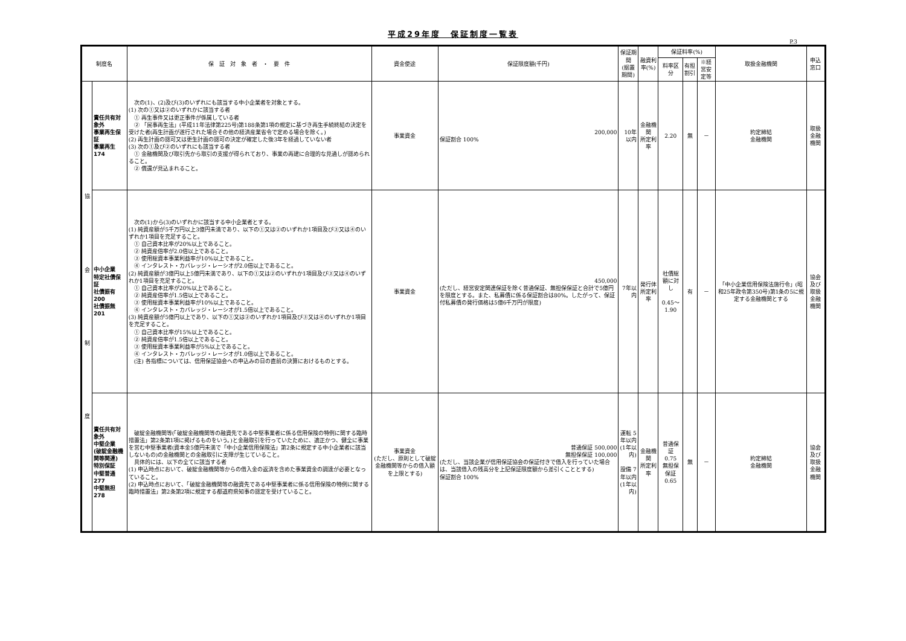平成29年度　保証制度一覧表
P.3
| 制度名 | | 保 証 対 象 者 ・ 要 件 | 資金使途 | 保証限度額(千円) | 保証期間 (据置期間) | 融資利率(%) | 保証料率(%) | | | 取扱金融機関 | 申込窓口 |
| --- | --- | --- | --- | --- | --- | --- | --- | --- | --- | --- | --- |
| | | | | | | | 料率区分 | 有担割引 | ※経営安定等 | | |
| 協 会 制 度 | 責任共有対象外 事業再生保証 事業再生 174 | 次の(1)、(2)及び(3)のいずれにも該当する中小企業者を対象とする。 (1) 次の①又は②のいずれかに該当する者 ① 再生事件又は更正事件が係属している者 ② 「民事再生法」(平成11年法律第225号)第188条第1項の規定に基づき再生手続終結の決定を受けた者(再生計画が遂行された場合その他の経済産業省令で定める場合を除く。) (2) 再生計画の認可又は更生計画の認可の決定が確定した後3年を経過していない者 (3) 次の①及び②のいずれにも該当する者 ① 金融機関及び取引先から取引の支援が得られており、事業の再建に合理的な見通しが認められること。 ② 償還が見込まれること。 | 事業資金 | 200,000 保証割合 100% | 10年以内 | 金融機関 所定利率 | 2.20 | 無 | － | 約定締結 金融機関 | 取扱金融機関 |
| | 中小企業 特定社債保証 社債振有 200 社債振無 201 | 次の(1)から(3)のいずれかに該当する中小企業者とする。 (1) 純資産額が5千万円以上3億円未満であり、以下の①又は②のいずれか1項目及び③又は④のいずれか1項目を充足すること。 ① 自己資本比率が20%以上であること。 ② 純資産倍率が2.0倍以上であること。 ③ 使用総資本事業利益率が10%以上であること。 ④ インタレスト・カバレッジ・レーシオが2.0倍以上であること。 (2) 純資産額が3億円以上5億円未満であり、以下の①又は②のいずれか1項目及び③又は④のいずれか1項目を充足すること。 ① 自己資本比率が20%以上であること。 ② 純資産倍率が1.5倍以上であること。 ③ 使用総資本事業利益率が10%以上であること。 ④ インタレスト・カバレッジ・レーシオが1.5倍以上であること。 (3) 純資産額が5億円以上であり、以下の①又は②のいずれか1項目及び③又は④のいずれか1項目を充足すること。 ① 自己資本比率が15%以上であること。 ② 純資産倍率が1.5倍以上であること。 ③ 使用総資本事業利益率が5%以上であること。 ④ インタレスト・カバレッジ・レーシオが1.0倍以上であること。 (注) 各指標については、信用保証協会への申込みの日の直前の決算におけるものとする。 | 事業資金 | 450,000 (ただし、経営安定関連保証を除く普通保証、無担保保証と合計で5億円を限度とする。また、私募債に係る保証割合は80%。したがって、保証付私募債の発行価格は5億6千万円が限度) | 7年以内 | 発行体 所定利率 | 社債総額に対し 0.45～1.90 | 有 | － | 「中小企業信用保険法施行令」(昭和25年政令第350号)第1条の5に規定する金融機関とする | 協会及び 取扱金融機関 |
| | 責任共有対象外 中堅企業 (破綻金融機関等関連) 特別保証 中堅普通 277 中堅無担 278 | 破綻金融機関等(「破綻金融機関等の融資先である中堅事業者に係る信用保険の特例に関する臨時措置法」第2条第1項に掲げるものをいう。)と金融取引を行っていたために、適正かつ、健全に事業を営む中堅事業者(資本金5億円未満で「中小企業信用保険法」第2条に規定する中小企業者に該当しないもの)の金融機関との金融取引に支障が生じていること。 具体的には、以下の全てに該当する者 (1) 申込時点において、破綻金融機関等からの借入金の返済を含めた事業資金の調達が必要となっていること。 (2) 申込時点において、「破綻金融機関等の融資先である中堅事業者に係る信用保険の特例に関する臨時措置法」第2条第2項に規定する都道府県知事の認定を受けていること。 | 事業資金 (ただし、原則として破綻金融機関等からの借入額を上限とする) | 普通保証 500,000 無担保保証 100,000 (ただし、当該企業が信用保証協会の保証付きで借入を行っていた場合は、当該借入の残高分を上記保証限度額から差引くこととする) 保証割合 100% | 運転 5年以内 (1年以内) 設備 7年以内 (1年以内) | 金融機関 所定利率 | 普通保証 0.75 無担保保証 0.65 | 無 | － | 約定締結 金融機関 | 協会及び 取扱金融機関 |